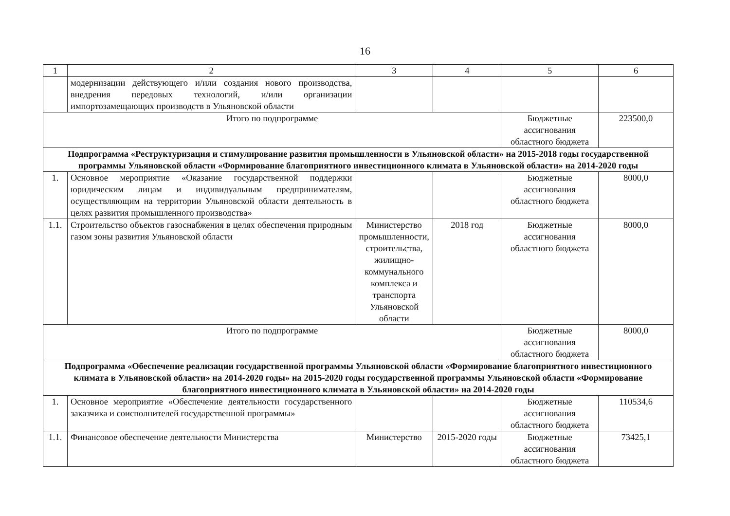16
| 1 | 2 | 3 | 4 | 5 | 6 |
| --- | --- | --- | --- | --- | --- |
| | модернизации действующего и/или создания нового производства, внедрения передовых технологий, и/или организации импортозамещающих производств в Ульяновской области | | | | |
| Итого по подпрограмме | | | | Бюджетные ассигнования областного бюджета | 223500,0 |
| Подпрограмма «Реструктуризация и стимулирование развития промышленности в Ульяновской области» на 2015-2018 годы государственной программы Ульяновской области «Формирование благоприятного инвестиционного климата в Ульяновской области» на 2014-2020 годы | | | | | |
| 1. | Основное мероприятие «Оказание государственной поддержки юридическим лицам и индивидуальным предпринимателям, осуществляющим на территории Ульяновской области деятельность в целях развития промышленного производства» | | | Бюджетные ассигнования областного бюджета | 8000,0 |
| 1.1. | Строительство объектов газоснабжения в целях обеспечения природным газом зоны развития Ульяновской области | Министерство промышленности, строительства, жилищно-коммунального комплекса и транспорта Ульяновской области | 2018 год | Бюджетные ассигнования областного бюджета | 8000,0 |
| Итого по подпрограмме | | | | Бюджетные ассигнования областного бюджета | 8000,0 |
| Подпрограмма «Обеспечение реализации государственной программы Ульяновской области «Формирование благоприятного инвестиционного климата в Ульяновской области» на 2014-2020 годы» на 2015-2020 годы государственной программы Ульяновской области «Формирование благоприятного инвестиционного климата в Ульяновской области» на 2014-2020 годы | | | | | |
| 1. | Основное мероприятие «Обеспечение деятельности государственного заказчика и соисполнителей государственной программы» | | | Бюджетные ассигнования областного бюджета | 110534,6 |
| 1.1. | Финансовое обеспечение деятельности Министерства | Министерство | 2015-2020 годы | Бюджетные ассигнования областного бюджета | 73425,1 |